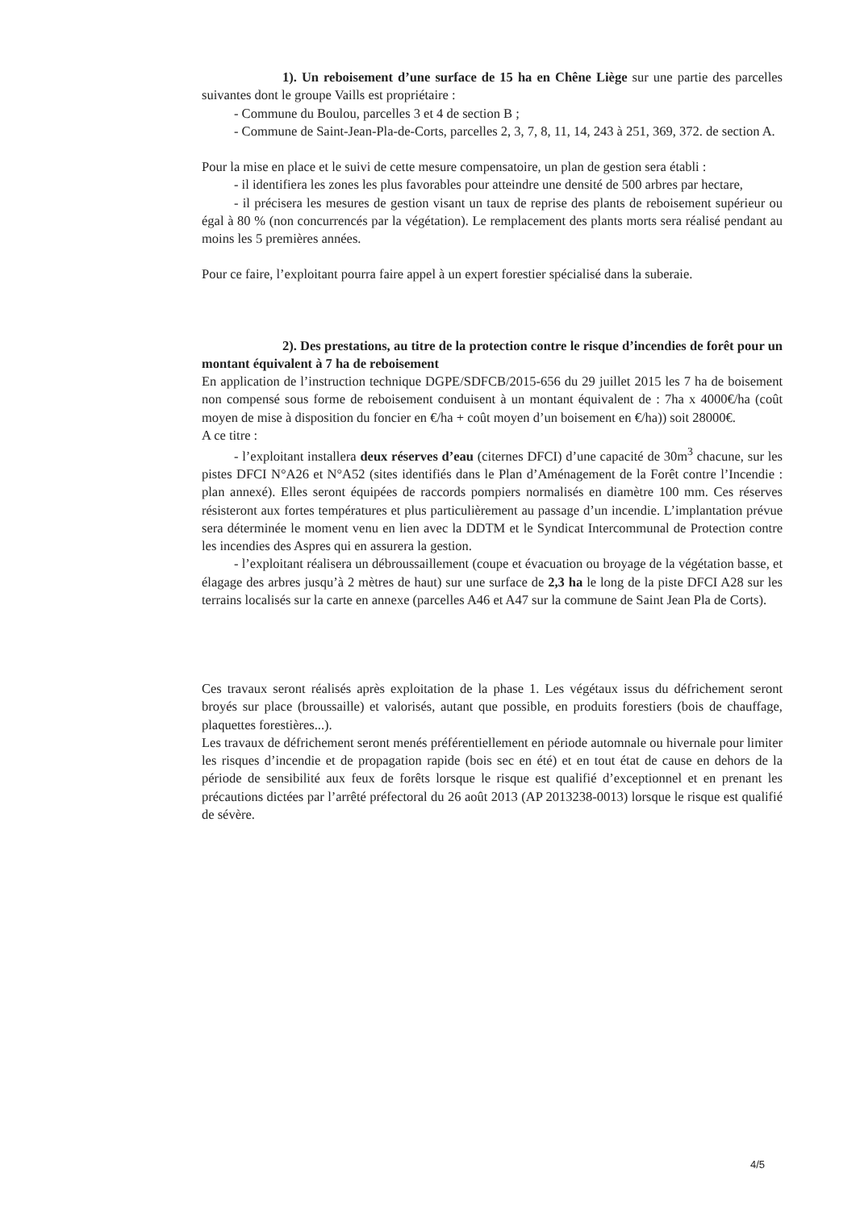1). Un reboisement d’une surface de 15 ha en Chêne Liège sur une partie des parcelles suivantes dont le groupe Vaills est propriétaire :
- Commune du Boulou, parcelles 3 et 4 de section B ;
- Commune de Saint-Jean-Pla-de-Corts, parcelles 2, 3, 7, 8, 11, 14, 243 à 251, 369, 372. de section A.
Pour la mise en place et le suivi de cette mesure compensatoire, un plan de gestion sera établi :
- il identifiera les zones les plus favorables pour atteindre une densité de 500 arbres par hectare,
- il précisera les mesures de gestion visant un taux de reprise des plants de reboisement supérieur ou égal à 80 % (non concurrencés par la végétation). Le remplacement des plants morts sera réalisé pendant au moins les 5 premières années.
Pour ce faire, l’exploitant pourra faire appel à un expert forestier spécialisé dans la suberaie.
2). Des prestations, au titre de la protection contre le risque d’incendies de forêt pour un montant équivalent à 7 ha de reboisement
En application de l’instruction technique DGPE/SDFCB/2015-656 du 29 juillet 2015 les 7 ha de boisement non compensé sous forme de reboisement conduisent à un montant équivalent de : 7ha x 4000€/ha (coût moyen de mise à disposition du foncier en €/ha + coût moyen d’un boisement en €/ha)) soit 28000€.
A ce titre :
- l’exploitant installera deux réserves d’eau (citernes DFCI) d’une capacité de 30m<sup>3</sup> chacune, sur les pistes DFCI N°A26 et N°A52 (sites identifiés dans le Plan d’Aménagement de la Forêt contre l’Incendie : plan annexé). Elles seront équipées de raccords pompiers normalisés en diamètre 100 mm. Ces réserves résisteront aux fortes températures et plus particulièrement au passage d’un incendie. L’implantation prévue sera déterminée le moment venu en lien avec la DDTM et le Syndicat Intercommunal de Protection contre les incendies des Aspres qui en assurera la gestion.
- l’exploitant réalisera un débroussaillement (coupe et évacuation ou broyage de la végétation basse, et élagage des arbres jusqu’à 2 mètres de haut) sur une surface de 2,3 ha le long de la piste DFCI A28 sur les terrains localisés sur la carte en annexe (parcelles A46 et A47 sur la commune de Saint Jean Pla de Corts).
Ces travaux seront réalisés après exploitation de la phase 1. Les végétaux issus du défrichement seront broyés sur place (broussaille) et valorisés, autant que possible, en produits forestiers (bois de chauffage, plaquettes forestières...).
Les travaux de défrichement seront menés préférentiellement en période automnale ou hivernale pour limiter les risques d’incendie et de propagation rapide (bois sec en été) et en tout état de cause en dehors de la période de sensibilité aux feux de forêts lorsque le risque est qualifié d’exceptionnel et en prenant les précautions dictées par l’arrêté préfectoral du 26 août 2013 (AP 2013238-0013) lorsque le risque est qualifié de sévère.
4/5